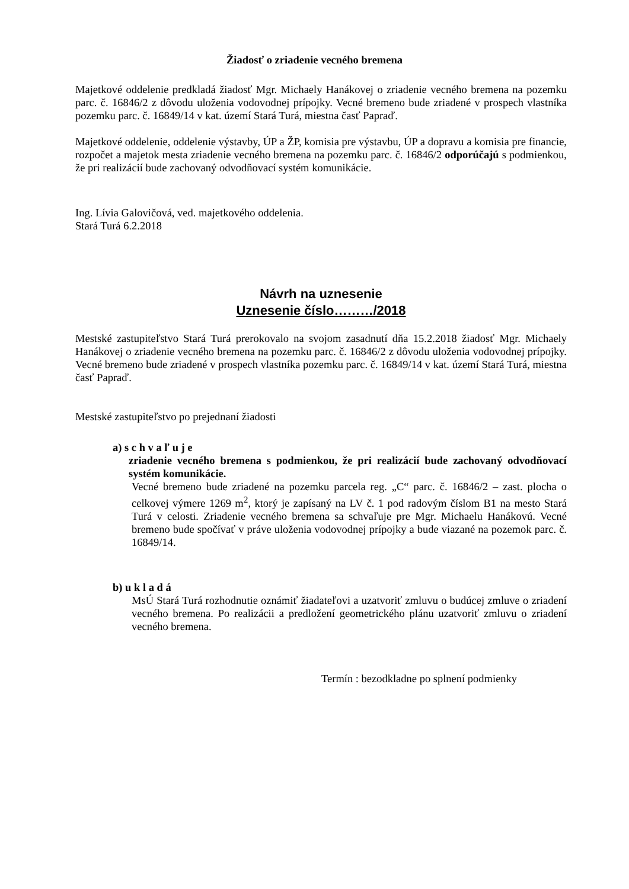Žiadosť o zriadenie vecného bremena
Majetkové oddelenie predkladá žiadosť Mgr. Michaely Hanákovej o zriadenie vecného bremena na pozemku parc. č. 16846/2 z dôvodu uloženia vodovodnej prípojky. Vecné bremeno bude zriadené v prospech vlastníka pozemku parc. č. 16849/14 v kat. území Stará Turá, miestna časť Papraď.
Majetkové oddelenie, oddelenie výstavby, ÚP a ŽP, komisia pre výstavbu, ÚP a dopravu a komisia pre financie, rozpočet a majetok mesta zriadenie vecného bremena na pozemku parc. č. 16846/2 odporúčajú s podmienkou, že pri realizácií bude zachovaný odvodňovací systém komunikácie.
Ing. Lívia Galovičová, ved. majetkového oddelenia.
Stará Turá 6.2.2018
Návrh na uznesenie
Uznesenie číslo………/2018
Mestské zastupiteľstvo Stará Turá prerokovalo na svojom zasadnutí dňa 15.2.2018 žiadosť Mgr. Michaely Hanákovej o zriadenie vecného bremena na pozemku parc. č. 16846/2 z dôvodu uloženia vodovodnej prípojky. Vecné bremeno bude zriadené v prospech vlastníka pozemku parc. č. 16849/14 v kat. území Stará Turá, miestna časť Papraď.
Mestské zastupiteľstvo po prejednaní žiadosti
a) s c h v a ľ u j e
zriadenie vecného bremena s podmienkou, že pri realizácií bude zachovaný odvodňovací systém komunikácie.
Vecné bremeno bude zriadené na pozemku parcela reg. „C“ parc. č. 16846/2 – zast. plocha o celkovej výmere 1269 m<sup>2</sup>, ktorý je zapísaný na LV č. 1 pod radovým číslom B1 na mesto Stará Turá v celosti. Zriadenie vecného bremena sa schvaľuje pre Mgr. Michaelu Hanákovú. Vecné bremeno bude spočívať v práve uloženia vodovodnej prípojky a bude viazané na pozemok parc. č. 16849/14.
b) u k l a d á
MsÚ Stará Turá rozhodnutie oznámiť žiadateľovi a uzatvoriť zmluvu o budúcej zmluve o zriadení vecného bremena. Po realizácii a predložení geometrického plánu uzatvoriť zmluvu o zriadení vecného bremena.
Termín : bezodkladne po splnení podmienky